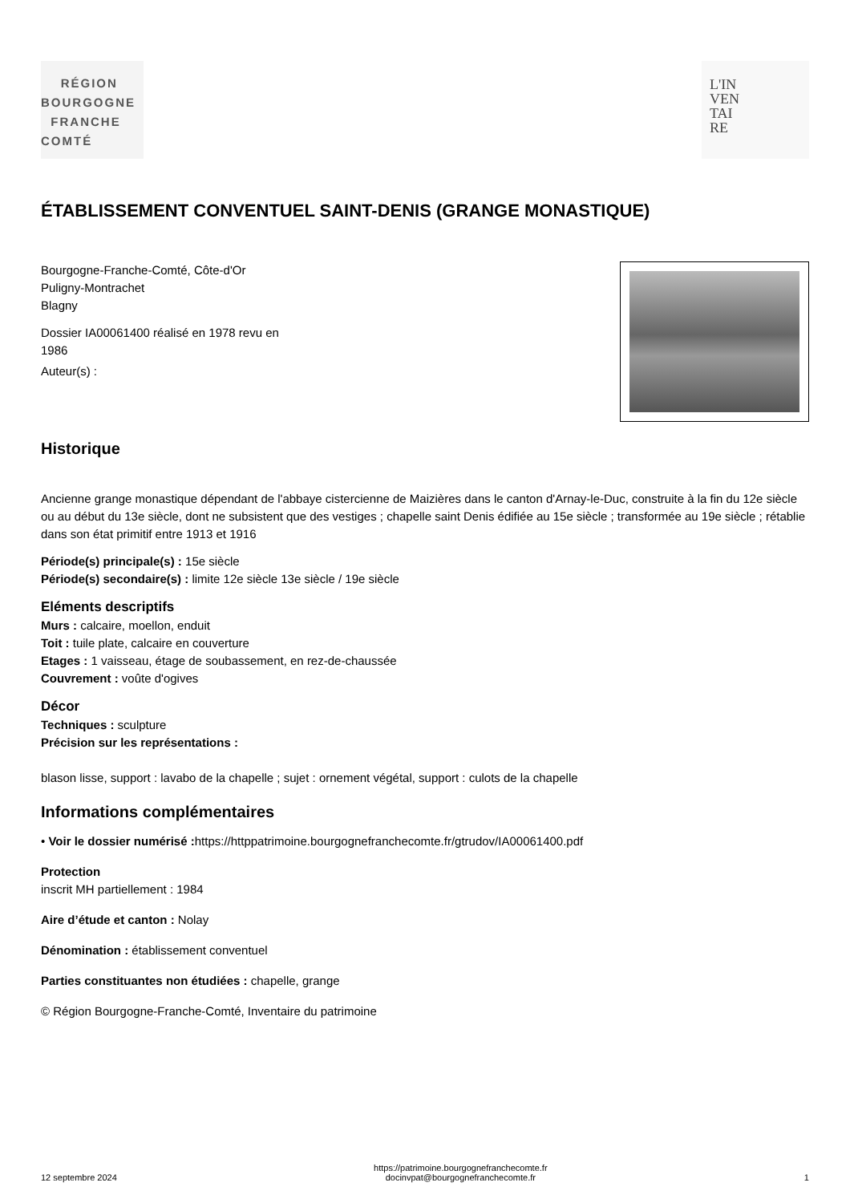RÉGION
BOURGOGNE
FRANCHE
COMTÉ
L'IN
VEN
TAI
RE
ÉTABLISSEMENT CONVENTUEL SAINT-DENIS (GRANGE MONASTIQUE)
Bourgogne-Franche-Comté, Côte-d'Or
Puligny-Montrachet
Blagny
Dossier IA00061400 réalisé en 1978 revu en
1986
Auteur(s) :
Historique
Ancienne grange monastique dépendant de l'abbaye cistercienne de Maizières dans le canton d'Arnay-le-Duc, construite à la fin du 12e siècle ou au début du 13e siècle, dont ne subsistent que des vestiges ; chapelle saint Denis édifiée au 15e siècle ; transformée au 19e siècle ; rétablie dans son état primitif entre 1913 et 1916
Période(s) principale(s) : 15e siècle
Période(s) secondaire(s) : limite 12e siècle 13e siècle / 19e siècle
Eléments descriptifs
Murs : calcaire, moellon, enduit
Toit : tuile plate, calcaire en couverture
Etages : 1 vaisseau, étage de soubassement, en rez-de-chaussée
Couvrement : voûte d'ogives
Décor
Techniques : sculpture
Précision sur les représentations :
blason lisse, support : lavabo de la chapelle ; sujet : ornement végétal, support : culots de la chapelle
Informations complémentaires
• Voir le dossier numérisé : https://httppatrimoine.bourgognefranchecomte.fr/gtrudov/IA00061400.pdf
Protection
inscrit MH partiellement : 1984
Aire d’étude et canton : Nolay
Dénomination : établissement conventuel
Parties constituantes non étudiées : chapelle, grange
© Région Bourgogne-Franche-Comté, Inventaire du patrimoine
12 septembre 2024 https://patrimoine.bourgognefranchecomte.fr
docinvpat@bourgognefranchecomte.fr 1